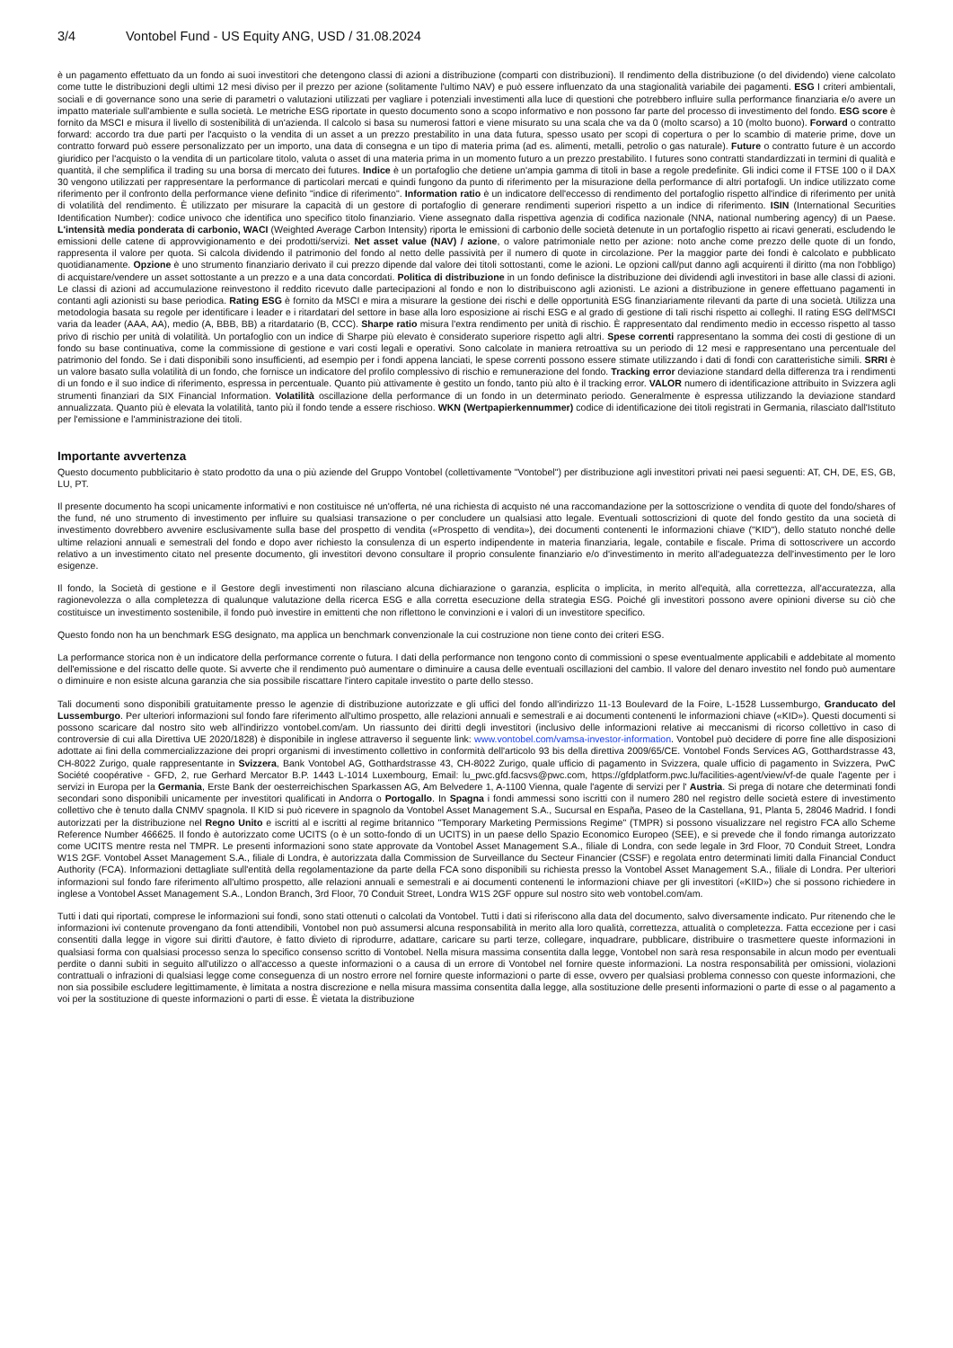3/4 Vontobel Fund - US Equity ANG, USD / 31.08.2024
è un pagamento effettuato da un fondo ai suoi investitori che detengono classi di azioni a distribuzione (comparti con distribuzioni). Il rendimento della distribuzione (o del dividendo) viene calcolato come tutte le distribuzioni degli ultimi 12 mesi diviso per il prezzo per azione (solitamente l'ultimo NAV) e può essere influenzato da una stagionalità variabile dei pagamenti. ESG I criteri ambientali, sociali e di governance sono una serie di parametri o valutazioni utilizzati per vagliare i potenziali investimenti alla luce di questioni che potrebbero influire sulla performance finanziaria e/o avere un impatto materiale sull'ambiente e sulla società. Le metriche ESG riportate in questo documento sono a scopo informativo e non possono far parte del processo di investimento del fondo. ESG score è fornito da MSCI e misura il livello di sostenibilità di un'azienda. Il calcolo si basa su numerosi fattori e viene misurato su una scala che va da 0 (molto scarso) a 10 (molto buono). Forward o contratto forward: accordo tra due parti per l'acquisto o la vendita di un asset a un prezzo prestabilito in una data futura, spesso usato per scopi di copertura o per lo scambio di materie prime, dove un contratto forward può essere personalizzato per un importo, una data di consegna e un tipo di materia prima (ad es. alimenti, metalli, petrolio o gas naturale). Future o contratto future è un accordo giuridico per l'acquisto o la vendita di un particolare titolo, valuta o asset di una materia prima in un momento futuro a un prezzo prestabilito. I futures sono contratti standardizzati in termini di qualità e quantità, il che semplifica il trading su una borsa di mercato dei futures. Indice è un portafoglio che detiene un'ampia gamma di titoli in base a regole predefinite. Gli indici come il FTSE 100 o il DAX 30 vengono utilizzati per rappresentare la performance di particolari mercati e quindi fungono da punto di riferimento per la misurazione della performance di altri portafogli. Un indice utilizzato come riferimento per il confronto della performance viene definito "indice di riferimento". Information ratio è un indicatore dell'eccesso di rendimento del portafoglio rispetto all'indice di riferimento per unità di volatilità del rendimento. È utilizzato per misurare la capacità di un gestore di portafoglio di generare rendimenti superiori rispetto a un indice di riferimento. ISIN (International Securities Identification Number): codice univoco che identifica uno specifico titolo finanziario. Viene assegnato dalla rispettiva agenzia di codifica nazionale (NNA, national numbering agency) di un Paese. L'intensità media ponderata di carbonio, WACI (Weighted Average Carbon Intensity) riporta le emissioni di carbonio delle società detenute in un portafoglio rispetto ai ricavi generati, escludendo le emissioni delle catene di approvvigionamento e dei prodotti/servizi. Net asset value (NAV) / azione, o valore patrimoniale netto per azione: noto anche come prezzo delle quote di un fondo, rappresenta il valore per quota. Si calcola dividendo il patrimonio del fondo al netto delle passività per il numero di quote in circolazione. Per la maggior parte dei fondi è calcolato e pubblicato quotidianamente. Opzione è uno strumento finanziario derivato il cui prezzo dipende dal valore dei titoli sottostanti, come le azioni. Le opzioni call/put danno agli acquirenti il diritto (ma non l'obbligo) di acquistare/vendere un asset sottostante a un prezzo e a una data concordati. Politica di distribuzione in un fondo definisce la distribuzione dei dividendi agli investitori in base alle classi di azioni. Le classi di azioni ad accumulazione reinvestono il reddito ricevuto dalle partecipazioni al fondo e non lo distribuiscono agli azionisti. Le azioni a distribuzione in genere effettuano pagamenti in contanti agli azionisti su base periodica. Rating ESG è fornito da MSCI e mira a misurare la gestione dei rischi e delle opportunità ESG finanziariamente rilevanti da parte di una società. Utilizza una metodologia basata su regole per identificare i leader e i ritardatari del settore in base alla loro esposizione ai rischi ESG e al grado di gestione di tali rischi rispetto ai colleghi. Il rating ESG dell'MSCI varia da leader (AAA, AA), medio (A, BBB, BB) a ritardatario (B, CCC). Sharpe ratio misura l'extra rendimento per unità di rischio. È rappresentato dal rendimento medio in eccesso rispetto al tasso privo di rischio per unità di volatilità. Un portafoglio con un indice di Sharpe più elevato è considerato superiore rispetto agli altri. Spese correnti rappresentano la somma dei costi di gestione di un fondo su base continuativa, come la commissione di gestione e vari costi legali e operativi. Sono calcolate in maniera retroattiva su un periodo di 12 mesi e rappresentano una percentuale del patrimonio del fondo. Se i dati disponibili sono insufficienti, ad esempio per i fondi appena lanciati, le spese correnti possono essere stimate utilizzando i dati di fondi con caratteristiche simili. SRRI è un valore basato sulla volatilità di un fondo, che fornisce un indicatore del profilo complessivo di rischio e remunerazione del fondo. Tracking error deviazione standard della differenza tra i rendimenti di un fondo e il suo indice di riferimento, espressa in percentuale. Quanto più attivamente è gestito un fondo, tanto più alto è il tracking error. VALOR numero di identificazione attribuito in Svizzera agli strumenti finanziari da SIX Financial Information. Volatilità oscillazione della performance di un fondo in un determinato periodo. Generalmente è espressa utilizzando la deviazione standard annualizzata. Quanto più è elevata la volatilità, tanto più il fondo tende a essere rischioso. WKN (Wertpapierkennummer) codice di identificazione dei titoli registrati in Germania, rilasciato dall'Istituto per l'emissione e l'amministrazione dei titoli.
Importante avvertenza
Questo documento pubblicitario è stato prodotto da una o più aziende del Gruppo Vontobel (collettivamente "Vontobel") per distribuzione agli investitori privati nei paesi seguenti: AT, CH, DE, ES, GB, LU, PT.
Il presente documento ha scopi unicamente informativi e non costituisce né un'offerta, né una richiesta di acquisto né una raccomandazione per la sottoscrizione o vendita di quote del fondo/shares of the fund, né uno strumento di investimento per influire su qualsiasi transazione o per concludere un qualsiasi atto legale. Eventuali sottoscrizioni di quote del fondo gestito da una società di investimento dovrebbero avvenire esclusivamente sulla base del prospetto di vendita («Prospetto di vendita»), dei documenti contenenti le informazioni chiave ("KID"), dello statuto nonché delle ultime relazioni annuali e semestrali del fondo e dopo aver richiesto la consulenza di un esperto indipendente in materia finanziaria, legale, contabile e fiscale. Prima di sottoscrivere un accordo relativo a un investimento citato nel presente documento, gli investitori devono consultare il proprio consulente finanziario e/o d'investimento in merito all'adeguatezza dell'investimento per le loro esigenze.
Il fondo, la Società di gestione e il Gestore degli investimenti non rilasciano alcuna dichiarazione o garanzia, esplicita o implicita, in merito all'equità, alla correttezza, all'accuratezza, alla ragionevolezza o alla completezza di qualunque valutazione della ricerca ESG e alla corretta esecuzione della strategia ESG. Poiché gli investitori possono avere opinioni diverse su ciò che costituisce un investimento sostenibile, il fondo può investire in emittenti che non riflettono le convinzioni e i valori di un investitore specifico.
Questo fondo non ha un benchmark ESG designato, ma applica un benchmark convenzionale la cui costruzione non tiene conto dei criteri ESG.
La performance storica non è un indicatore della performance corrente o futura. I dati della performance non tengono conto di commissioni o spese eventualmente applicabili e addebitate al momento dell'emissione e del riscatto delle quote. Si avverte che il rendimento può aumentare o diminuire a causa delle eventuali oscillazioni del cambio. Il valore del denaro investito nel fondo può aumentare o diminuire e non esiste alcuna garanzia che sia possibile riscattare l'intero capitale investito o parte dello stesso.
Tali documenti sono disponibili gratuitamente presso le agenzie di distribuzione autorizzate e gli uffici del fondo all'indirizzo 11-13 Boulevard de la Foire, L-1528 Lussemburgo, Granducato del Lussemburgo. Per ulteriori informazioni sul fondo fare riferimento all'ultimo prospetto, alle relazioni annuali e semestrali e ai documenti contenenti le informazioni chiave («KID»). Questi documenti si possono scaricare dal nostro sito web all'indirizzo vontobel.com/am. Un riassunto dei diritti degli investitori (inclusivo delle informazioni relative ai meccanismi di ricorso collettivo in caso di controversie di cui alla Direttiva UE 2020/1828) è disponibile in inglese attraverso il seguente link: www.vontobel.com/vamsa-investor-information. Vontobel può decidere di porre fine alle disposizioni adottate ai fini della commercializzazione dei propri organismi di investimento collettivo in conformità dell'articolo 93 bis della direttiva 2009/65/CE. Vontobel Fonds Services AG, Gotthardstrasse 43, CH-8022 Zurigo, quale rappresentante in Svizzera, Bank Vontobel AG, Gotthardstrasse 43, CH-8022 Zurigo, quale ufficio di pagamento in Svizzera, quale ufficio di pagamento in Svizzera, PwC Société coopérative - GFD, 2, rue Gerhard Mercator B.P. 1443 L-1014 Luxembourg, Email: lu_pwc.gfd.facsvs@pwc.com, https://gfdplatform.pwc.lu/facilities-agent/view/vf-de quale l'agente per i servizi in Europa per la Germania, Erste Bank der oesterreichischen Sparkassen AG, Am Belvedere 1, A-1100 Vienna, quale l'agente di servizi per l' Austria. Si prega di notare che determinati fondi secondari sono disponibili unicamente per investitori qualificati in Andorra o Portogallo. In Spagna i fondi ammessi sono iscritti con il numero 280 nel registro delle società estere di investimento collettivo che è tenuto dalla CNMV spagnola. Il KID si può ricevere in spagnolo da Vontobel Asset Management S.A., Sucursal en España, Paseo de la Castellana, 91, Planta 5, 28046 Madrid. I fondi autorizzati per la distribuzione nel Regno Unito e iscritti al e iscritti al regime britannico "Temporary Marketing Permissions Regime" (TMPR) si possono visualizzare nel registro FCA allo Scheme Reference Number 466625. Il fondo è autorizzato come UCITS (o è un sotto-fondo di un UCITS) in un paese dello Spazio Economico Europeo (SEE), e si prevede che il fondo rimanga autorizzato come UCITS mentre resta nel TMPR. Le presenti informazioni sono state approvate da Vontobel Asset Management S.A., filiale di Londra, con sede legale in 3rd Floor, 70 Conduit Street, Londra W1S 2GF. Vontobel Asset Management S.A., filiale di Londra, è autorizzata dalla Commission de Surveillance du Secteur Financier (CSSF) e regolata entro determinati limiti dalla Financial Conduct Authority (FCA). Informazioni dettagliate sull'entità della regolamentazione da parte della FCA sono disponibili su richiesta presso la Vontobel Asset Management S.A., filiale di Londra. Per ulteriori informazioni sul fondo fare riferimento all'ultimo prospetto, alle relazioni annuali e semestrali e ai documenti contenenti le informazioni chiave per gli investitori («KIID») che si possono richiedere in inglese a Vontobel Asset Management S.A., London Branch, 3rd Floor, 70 Conduit Street, Londra W1S 2GF oppure sul nostro sito web vontobel.com/am.
Tutti i dati qui riportati, comprese le informazioni sui fondi, sono stati ottenuti o calcolati da Vontobel. Tutti i dati si riferiscono alla data del documento, salvo diversamente indicato. Pur ritenendo che le informazioni ivi contenute provengano da fonti attendibili, Vontobel non può assumersi alcuna responsabilità in merito alla loro qualità, correttezza, attualità o completezza. Fatta eccezione per i casi consentiti dalla legge in vigore sui diritti d'autore, è fatto divieto di riprodurre, adattare, caricare su parti terze, collegare, inquadrare, pubblicare, distribuire o trasmettere queste informazioni in qualsiasi forma con qualsiasi processo senza lo specifico consenso scritto di Vontobel. Nella misura massima consentita dalla legge, Vontobel non sarà resa responsabile in alcun modo per eventuali perdite o danni subiti in seguito all'utilizzo o all'accesso a queste informazioni o a causa di un errore di Vontobel nel fornire queste informazioni. La nostra responsabilità per omissioni, violazioni contrattuali o infrazioni di qualsiasi legge come conseguenza di un nostro errore nel fornire queste informazioni o parte di esse, ovvero per qualsiasi problema connesso con queste informazioni, che non sia possibile escludere legittimamente, è limitata a nostra discrezione e nella misura massima consentita dalla legge, alla sostituzione delle presenti informazioni o parte di esse o al pagamento a voi per la sostituzione di queste informazioni o parti di esse. È vietata la distribuzione